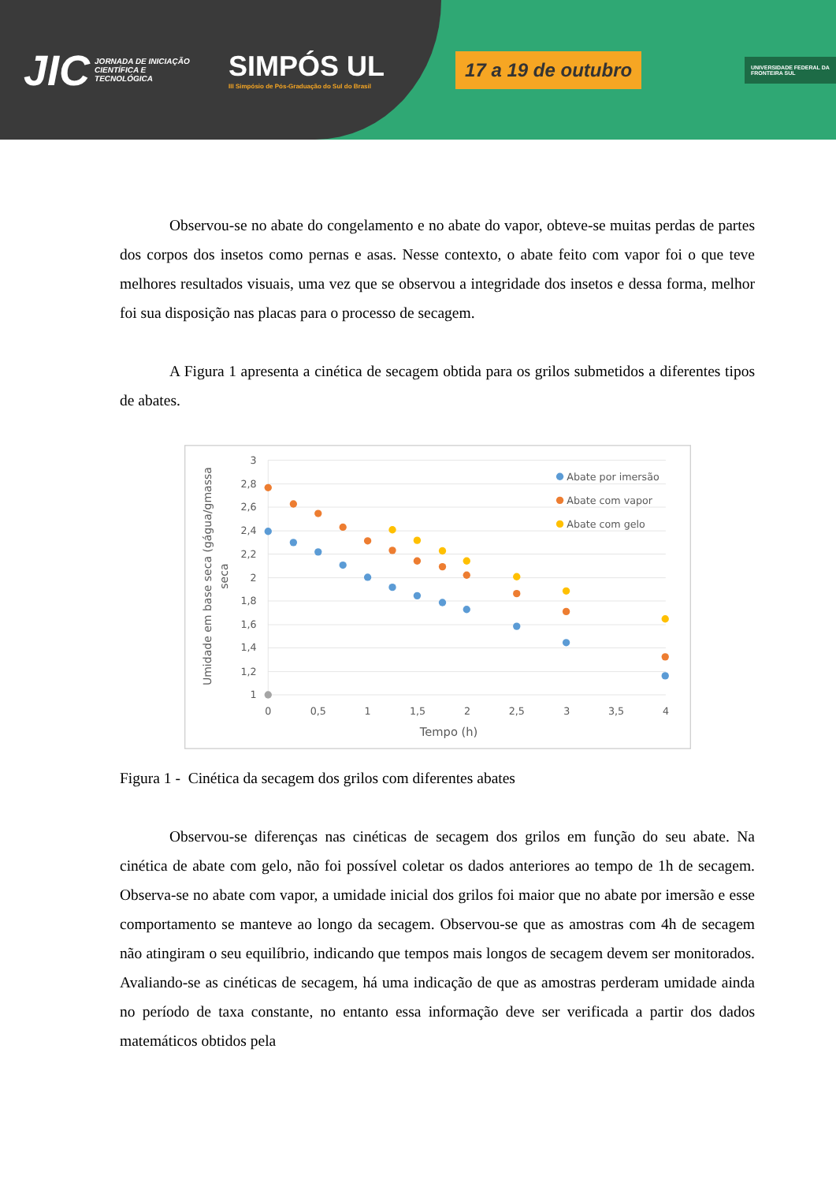JIC JORNADA DE INICIAÇÃO CIENTÍFICA E TECNOLÓGICA SIMPÓS UL
III Simpósio de Pós-Graduação do Sul do Brasil 17 a 19 de outubro UNIVERSIDADE FEDERAL DA FRONTEIRA SUL
Observou-se no abate do congelamento e no abate do vapor, obteve-se muitas perdas de partes dos corpos dos insetos como pernas e asas. Nesse contexto, o abate feito com vapor foi o que teve melhores resultados visuais, uma vez que se observou a integridade dos insetos e dessa forma, melhor foi sua disposição nas placas para o processo de secagem.
A Figura 1 apresenta a cinética de secagem obtida para os grilos submetidos a diferentes tipos de abates.
3
2,8
2,6
2,4
2,2
2
1,8
1,6
1,4
1,2
1
0
0,5
1
1,5
2
2,5
3
3,5
4
Tempo (h)
Umidade em base seca (gágua/gmassa
seca
Abate por imersão
Abate com vapor
Abate com gelo
Figura 1 - Cinética da secagem dos grilos com diferentes abates
Observou-se diferenças nas cinéticas de secagem dos grilos em função do seu abate. Na cinética de abate com gelo, não foi possível coletar os dados anteriores ao tempo de 1h de secagem. Observa-se no abate com vapor, a umidade inicial dos grilos foi maior que no abate por imersão e esse comportamento se manteve ao longo da secagem. Observou-se que as amostras com 4h de secagem não atingiram o seu equilíbrio, indicando que tempos mais longos de secagem devem ser monitorados. Avaliando-se as cinéticas de secagem, há uma indicação de que as amostras perderam umidade ainda no período de taxa constante, no entanto essa informação deve ser verificada a partir dos dados matemáticos obtidos pela